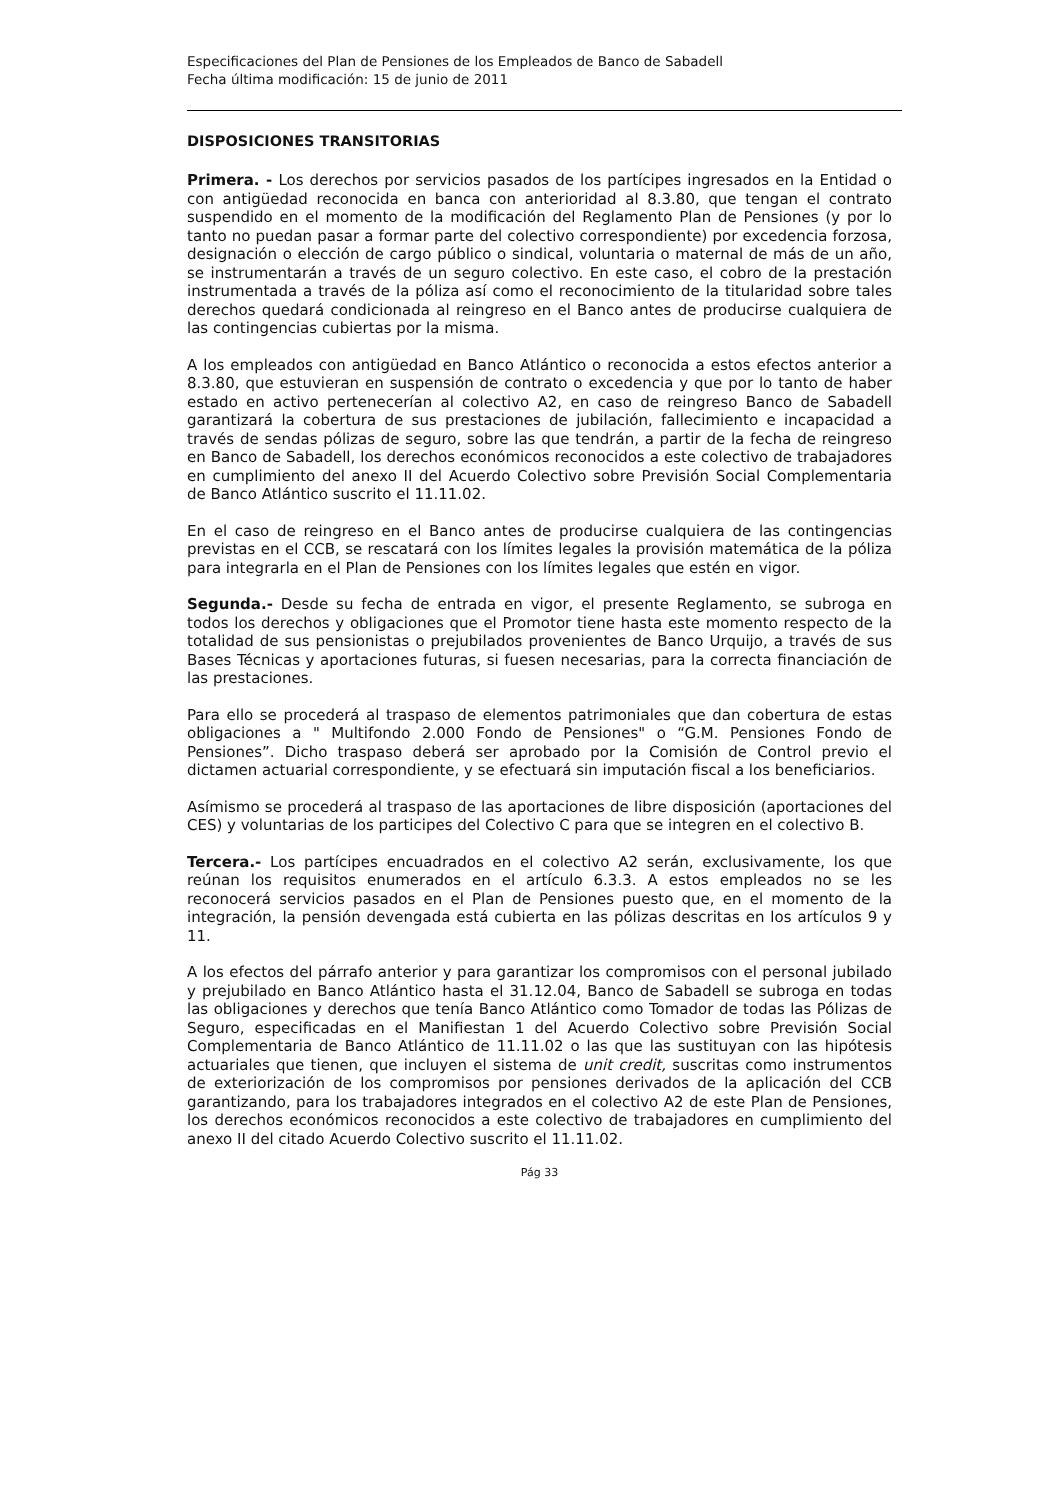Especificaciones del Plan de Pensiones de los Empleados de Banco de Sabadell
Fecha última modificación: 15 de junio de 2011
DISPOSICIONES TRANSITORIAS
Primera. - Los derechos por servicios pasados de los partícipes ingresados en la Entidad o con antigüedad reconocida en banca con anterioridad al 8.3.80, que tengan el contrato suspendido en el momento de la modificación del Reglamento Plan de Pensiones (y por lo tanto no puedan pasar a formar parte del colectivo correspondiente) por excedencia forzosa, designación o elección de cargo público o sindical, voluntaria o maternal de más de un año, se instrumentarán a través de un seguro colectivo. En este caso, el cobro de la prestación instrumentada a través de la póliza así como el reconocimiento de la titularidad sobre tales derechos quedará condicionada al reingreso en el Banco antes de producirse cualquiera de las contingencias cubiertas por la misma.
A los empleados con antigüedad en Banco Atlántico o reconocida a estos efectos anterior a 8.3.80, que estuvieran en suspensión de contrato o excedencia y que por lo tanto de haber estado en activo pertenecerían al colectivo A2, en caso de reingreso Banco de Sabadell garantizará la cobertura de sus prestaciones de jubilación, fallecimiento e incapacidad a través de sendas pólizas de seguro, sobre las que tendrán, a partir de la fecha de reingreso en Banco de Sabadell, los derechos económicos reconocidos a este colectivo de trabajadores en cumplimiento del anexo II del Acuerdo Colectivo sobre Previsión Social Complementaria de Banco Atlántico suscrito el 11.11.02.
En el caso de reingreso en el Banco antes de producirse cualquiera de las contingencias previstas en el CCB, se rescatará con los límites legales la provisión matemática de la póliza para integrarla en el Plan de Pensiones con los límites legales que estén en vigor.
Segunda.- Desde su fecha de entrada en vigor, el presente Reglamento, se subroga en todos los derechos y obligaciones que el Promotor tiene hasta este momento respecto de la totalidad de sus pensionistas o prejubilados provenientes de Banco Urquijo, a través de sus Bases Técnicas y aportaciones futuras, si fuesen necesarias, para la correcta financiación de las prestaciones.
Para ello se procederá al traspaso de elementos patrimoniales que dan cobertura de estas obligaciones a " Multifondo 2.000 Fondo de Pensiones" o “G.M. Pensiones Fondo de Pensiones”. Dicho traspaso deberá ser aprobado por la Comisión de Control previo el dictamen actuarial correspondiente, y se efectuará sin imputación fiscal a los beneficiarios.
Asímismo se procederá al traspaso de las aportaciones de libre disposición (aportaciones del CES) y voluntarias de los participes del Colectivo C para que se integren en el colectivo B.
Tercera.- Los partícipes encuadrados en el colectivo A2 serán, exclusivamente, los que reúnan los requisitos enumerados en el artículo 6.3.3. A estos empleados no se les reconocerá servicios pasados en el Plan de Pensiones puesto que, en el momento de la integración, la pensión devengada está cubierta en las pólizas descritas en los artículos 9 y 11.
A los efectos del párrafo anterior y para garantizar los compromisos con el personal jubilado y prejubilado en Banco Atlántico hasta el 31.12.04, Banco de Sabadell se subroga en todas las obligaciones y derechos que tenía Banco Atlántico como Tomador de todas las Pólizas de Seguro, especificadas en el Manifiestan 1 del Acuerdo Colectivo sobre Previsión Social Complementaria de Banco Atlántico de 11.11.02 o las que las sustituyan con las hipótesis actuariales que tienen, que incluyen el sistema de unit credit, suscritas como instrumentos de exteriorización de los compromisos por pensiones derivados de la aplicación del CCB garantizando, para los trabajadores integrados en el colectivo A2 de este Plan de Pensiones, los derechos económicos reconocidos a este colectivo de trabajadores en cumplimiento del anexo II del citado Acuerdo Colectivo suscrito el 11.11.02.
Pág 33